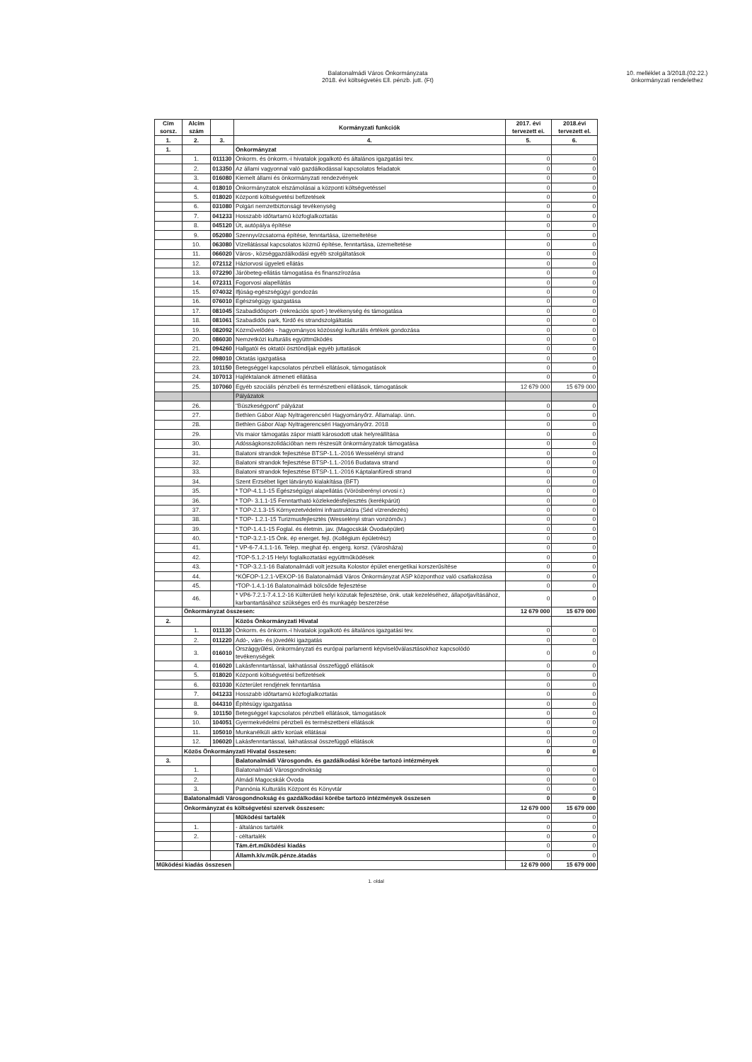Balatonalmádi Város Önkormányzata
2018. évi költségvetés Ell. pénzb. jutt. (Ft)
10. melléklet a 3/2018.(02.22.)
önkormányzati rendelethez
| Cím sorsz. | Alcím szám | | Kormányzati funkciók | 2017. évi tervezett ei. | 2018.évi tervezett el. |
| --- | --- | --- | --- | --- | --- |
| 1. | 2. | 3. | 4. | 5. | 6. |
| 1. | | | Önkormányzat | | |
| | 1. | 011130 | Önkorm. és önkorm.-i hivatalok jogalkotó és általános igazgatási tev. | 0 | 0 |
| | 2. | 013350 | Az állami vagyonnal való gazdálkodással kapcsolatos feladatok | 0 | 0 |
| | 3. | 016080 | Kiemelt állami és önkormányzati rendezvények | 0 | 0 |
| | 4. | 018010 | Önkormányzatok elszámolásai a központi költségvetéssel | 0 | 0 |
| | 5. | 018020 | Központi költségvetési befizetések | 0 | 0 |
| | 6. | 031080 | Polgári nemzetbiztonsági tevékenység | 0 | 0 |
| | 7. | 041233 | Hosszabb időtartamú közfoglalkoztatás | 0 | 0 |
| | 8. | 045120 | Út, autópálya építése | 0 | 0 |
| | 9. | 052080 | Szennyvízcsatorna építése, fenntartása, üzemeltetése | 0 | 0 |
| | 10. | 063080 | Vízellátással kapcsolatos közmű építése, fenntartása, üzemeltetése | 0 | 0 |
| | 11. | 066020 | Város-, községgazdálkodási egyéb szolgáltatások | 0 | 0 |
| | 12. | 072112 | Háziorvosi ügyeleti ellátás | 0 | 0 |
| | 13. | 072290 | Járóbeteg-ellátás támogatása és finanszírozása | 0 | 0 |
| | 14. | 072311 | Fogorvosi alapellátás | 0 | 0 |
| | 15. | 074032 | Ifjúság-egészségügyi gondozás | 0 | 0 |
| | 16. | 076010 | Egészségügy igazgatása | 0 | 0 |
| | 17. | 081045 | Szabadidősport- (rekreációs sport-) tevékenység és támogatása | 0 | 0 |
| | 18. | 081061 | Szabadidős park, fürdő és strandszolgáltatás | 0 | 0 |
| | 19. | 082092 | Közművelődés - hagyományos közösségi kulturális értékek gondozása | 0 | 0 |
| | 20. | 086030 | Nemzetközi kulturális együttműködés | 0 | 0 |
| | 21. | 094260 | Hallgatói és oktatói ösztöndíjak egyéb juttatások | 0 | 0 |
| | 22. | 098010 | Oktatás igazgatása | 0 | 0 |
| | 23. | 101150 | Betegséggel kapcsolatos pénzbeli ellátások, támogatások | 0 | 0 |
| | 24. | 107013 | Hajléktalanok átmeneti ellátása | 0 | 0 |
| | 25. | 107060 | Egyéb szociális pénzbeli és természetbeni ellátások, támogatások | 12 679 000 | 15 679 000 |
| | | | Pályázatok | | |
| | 26. | | "Büszkeségpont" pályázat | 0 | 0 |
| | 27. | | Bethlen Gábor Alap Nyitragerencséri Hagyományőrz. Államalap. ünn. | 0 | 0 |
| | 28. | | Bethlen Gábor Alap Nyitragerencséri Hagyományőrz. 2018 | 0 | 0 |
| | 29. | | Vis maior támogatás zápor miatti károsodott utak helyreállítása | 0 | 0 |
| | 30. | | Adósságkonszolidációban nem részesült önkormányzatok támogatása | 0 | 0 |
| | 31. | | Balatoni strandok fejlesztése BTSP-1.1.-2016 Wesselényi strand | 0 | 0 |
| | 32. | | Balatoni strandok fejlesztése BTSP-1.1.-2016 Budatava strand | 0 | 0 |
| | 33. | | Balatoni strandok fejlesztése BTSP-1.1.-2016 Káptalanfüredi strand | 0 | 0 |
| | 34. | | Szent Erzsébet liget látványtó kialakítása (BFT) | 0 | 0 |
| | 35. | | * TOP-4.1.1-15 Egészségügyi alapellátás (Vörösberényi orvosi r.) | 0 | 0 |
| | 36. | | * TOP- 3.1.1-15 Fenntartható közlekedésfejlesztés (kerékpárút) | 0 | 0 |
| | 37. | | * TOP-2.1.3-15 Környezetvédelmi infrastruktúra (Séd vízrendezés) | 0 | 0 |
| | 38. | | * TOP- 1.2.1-15 Turizmusfejlesztés (Wesselényi stran vonzómőv.) | 0 | 0 |
| | 39. | | * TOP-1.4.1-15 Foglal. és életmin. jav. (Magocskák Óvodaépület) | 0 | 0 |
| | 40. | | * TOP-3.2.1-15 Önk. ép energet. fejl. (Kollégium épületrész) | 0 | 0 |
| | 41. | | * VP-6-7.4.1.1-16. Telep. meghat ép. engerg. korsz. (Városháza) | 0 | 0 |
| | 42. | | *TOP-5.1.2-15 Helyi foglalkoztatási együttműködések | 0 | 0 |
| | 43. | | * TOP-3.2.1-16 Balatonalmádi volt jezsuita Kolostor épület energetikai korszerűsítése | 0 | 0 |
| | 44. | | *KÖFOP-1.2.1-VEKOP-16 Balatonalmádi Város Önkormányzat ASP központhoz való csatlakozása | 0 | 0 |
| | 45. | | *TOP-1.4.1-16 Balatonalmádi bölcsőde fejlesztése | 0 | 0 |
| | 46. | | * VP6-7.2.1-7.4.1.2-16 Külterületi helyi közutak fejlesztése, önk. utak kezeléséhez, állapotjavításához, karbantartásához szükséges erő és munkagép beszerzése | 0 | 0 |
| | Önkormányzat összesen: | | | 12 679 000 | 15 679 000 |
| 2. | | | Közös Önkormányzati Hivatal | | |
| | 1. | 011130 | Önkorm. és önkorm.-i hivatalok jogalkotó és általános igazgatási tev. | 0 | 0 |
| | 2. | 011220 | Adó-, vám- és jövedéki igazgatás | 0 | 0 |
| | 3. | 016010 | Országgyűlési, önkormányzati és európai parlamenti képviselőválasztásokhoz kapcsolódó tevékenységek | 0 | 0 |
| | 4. | 016020 | Lakásfenntartással, lakhatással összefüggő ellátások | 0 | 0 |
| | 5. | 018020 | Központi költségvetési befizetések | 0 | 0 |
| | 6. | 031030 | Közterület rendjének fenntartása | 0 | 0 |
| | 7. | 041233 | Hosszabb időtartamú közfoglalkoztatás | 0 | 0 |
| | 8. | 044310 | Építésügy igazgatása | 0 | 0 |
| | 9. | 101150 | Betegséggel kapcsolatos pénzbeli ellátások, támogatások | 0 | 0 |
| | 10. | 104051 | Gyermekvédelmi pénzbeli és természetbeni ellátások | 0 | 0 |
| | 11. | 105010 | Munkanélküli aktív korúak ellátásai | 0 | 0 |
| | 12. | 106020 | Lakásfenntartással, lakhatással összefüggő ellátások | 0 | 0 |
| | Közös Önkormányzati Hivatal összesen: | | | 0 | 0 |
| 3. | | | Balatonalmádi Városgondn. és gazdálkodási körébe tartozó intézmények | | |
| | 1. | | Balatonalmádi Városgondnokság | 0 | 0 |
| | 2. | | Almádi Magocskák Óvoda | 0 | 0 |
| | 3. | | Pannónia Kulturális Központ és Könyvtár | 0 | 0 |
| | Balatonalmádi Városgondnokság és gazdálkodási körébe tartozó intézmények összesen | | | 0 | 0 |
| | Önkormányzat és költségvetési szervek összesen: | | | 12 679 000 | 15 679 000 |
| | | | Működési tartalék | 0 | 0 |
| | 1. | | - általános tartalék | 0 | 0 |
| | 2. | | - céltartalék | 0 | 0 |
| | | | Tám.ért.működési kiadás | 0 | 0 |
| | | | Államh.kív.műk.pénze.átadás | 0 | 0 |
| Működési kiadás összesen | | | | 12 679 000 | 15 679 000 |
1. oldal